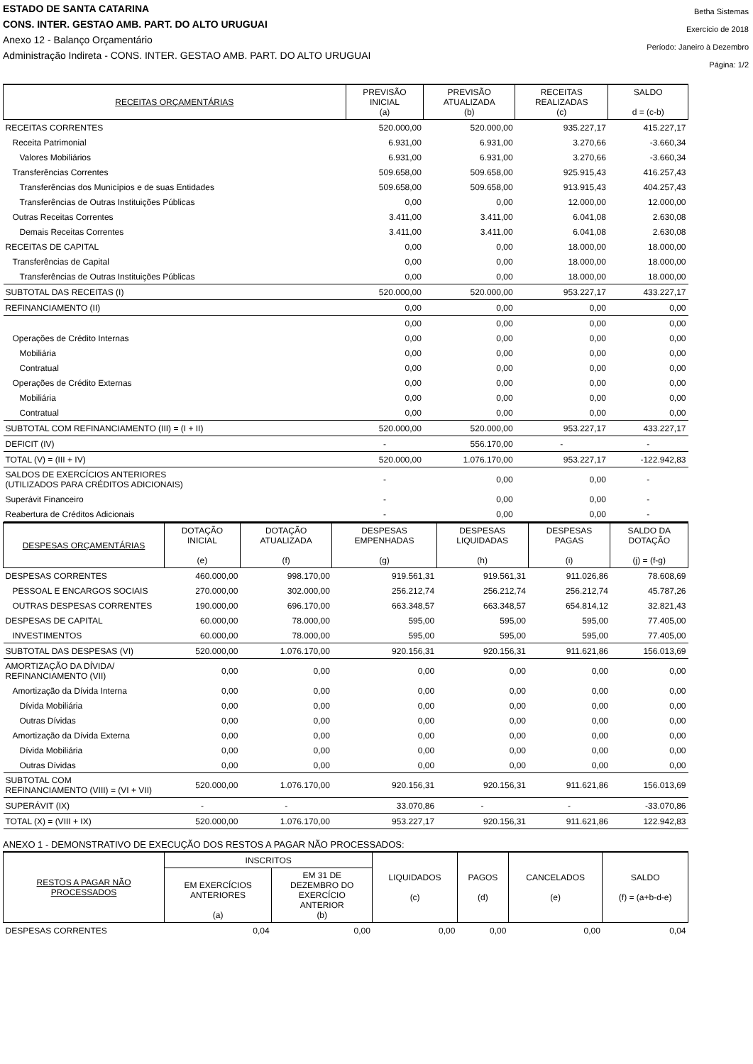ESTADO DE SANTA CATARINA
CONS. INTER. GESTAO AMB. PART. DO ALTO URUGUAI
Anexo 12 - Balanço Orçamentário
Administração Indireta - CONS. INTER. GESTAO AMB. PART. DO ALTO URUGUAI
Betha Sistemas
Exercício de 2018
Período: Janeiro à Dezembro
Página: 1/2
| RECEITAS ORÇAMENTÁRIAS | PREVISÃO INICIAL (a) | PREVISÃO ATUALIZADA (b) | RECEITAS REALIZADAS (c) | SALDO d = (c-b) |
| --- | --- | --- | --- | --- |
| RECEITAS CORRENTES | 520.000,00 | 520.000,00 | 935.227,17 | 415.227,17 |
| Receita Patrimonial | 6.931,00 | 6.931,00 | 3.270,66 | -3.660,34 |
| Valores Mobiliários | 6.931,00 | 6.931,00 | 3.270,66 | -3.660,34 |
| Transferências Correntes | 509.658,00 | 509.658,00 | 925.915,43 | 416.257,43 |
| Transferências dos Municípios e de suas Entidades | 509.658,00 | 509.658,00 | 913.915,43 | 404.257,43 |
| Transferências de Outras Instituições Públicas | 0,00 | 0,00 | 12.000,00 | 12.000,00 |
| Outras Receitas Correntes | 3.411,00 | 3.411,00 | 6.041,08 | 2.630,08 |
| Demais Receitas Correntes | 3.411,00 | 3.411,00 | 6.041,08 | 2.630,08 |
| RECEITAS DE CAPITAL | 0,00 | 0,00 | 18.000,00 | 18.000,00 |
| Transferências de Capital | 0,00 | 0,00 | 18.000,00 | 18.000,00 |
| Transferências de Outras Instituições Públicas | 0,00 | 0,00 | 18.000,00 | 18.000,00 |
| SUBTOTAL DAS RECEITAS (I) | 520.000,00 | 520.000,00 | 953.227,17 | 433.227,17 |
| REFINANCIAMENTO (II) | 0,00 | 0,00 | 0,00 | 0,00 |
| | 0,00 | 0,00 | 0,00 | 0,00 |
| Operações de Crédito Internas | 0,00 | 0,00 | 0,00 | 0,00 |
| Mobiliária | 0,00 | 0,00 | 0,00 | 0,00 |
| Contratual | 0,00 | 0,00 | 0,00 | 0,00 |
| Operações de Crédito Externas | 0,00 | 0,00 | 0,00 | 0,00 |
| Mobiliária | 0,00 | 0,00 | 0,00 | 0,00 |
| Contratual | 0,00 | 0,00 | 0,00 | 0,00 |
| SUBTOTAL COM REFINANCIAMENTO (III) = (I + II) | 520.000,00 | 520.000,00 | 953.227,17 | 433.227,17 |
| DEFICIT (IV) | - | 556.170,00 | - | - |
| TOTAL (V) = (III + IV) | 520.000,00 | 1.076.170,00 | 953.227,17 | -122.942,83 |
| SALDOS DE EXERCÍCIOS ANTERIORES (UTILIZADOS PARA CRÉDITOS ADICIONAIS) | - | 0,00 | 0,00 | - |
| Superávit Financeiro | - | 0,00 | 0,00 | - |
| Reabertura de Créditos Adicionais | - | 0,00 | 0,00 | - |
| DESPESAS ORÇAMENTÁRIAS | DOTAÇÃO INICIAL (e) | DOTAÇÃO ATUALIZADA (f) | DESPESAS EMPENHADAS (g) | DESPESAS LIQUIDADAS (h) | DESPESAS PAGAS (i) | SALDO DA DOTAÇÃO (j) = (f-g) |
| --- | --- | --- | --- | --- | --- | --- |
| DESPESAS CORRENTES | 460.000,00 | 998.170,00 | 919.561,31 | 919.561,31 | 911.026,86 | 78.608,69 |
| PESSOAL E ENCARGOS SOCIAIS | 270.000,00 | 302.000,00 | 256.212,74 | 256.212,74 | 256.212,74 | 45.787,26 |
| OUTRAS DESPESAS CORRENTES | 190.000,00 | 696.170,00 | 663.348,57 | 663.348,57 | 654.814,12 | 32.821,43 |
| DESPESAS DE CAPITAL | 60.000,00 | 78.000,00 | 595,00 | 595,00 | 595,00 | 77.405,00 |
| INVESTIMENTOS | 60.000,00 | 78.000,00 | 595,00 | 595,00 | 595,00 | 77.405,00 |
| SUBTOTAL DAS DESPESAS (VI) | 520.000,00 | 1.076.170,00 | 920.156,31 | 920.156,31 | 911.621,86 | 156.013,69 |
| AMORTIZAÇÃO DA DÍVIDA/ REFINANCIAMENTO (VII) | 0,00 | 0,00 | 0,00 | 0,00 | 0,00 | 0,00 |
| Amortização da Dívida Interna | 0,00 | 0,00 | 0,00 | 0,00 | 0,00 | 0,00 |
| Dívida Mobiliária | 0,00 | 0,00 | 0,00 | 0,00 | 0,00 | 0,00 |
| Outras Dívidas | 0,00 | 0,00 | 0,00 | 0,00 | 0,00 | 0,00 |
| Amortização da Dívida Externa | 0,00 | 0,00 | 0,00 | 0,00 | 0,00 | 0,00 |
| Dívida Mobiliária | 0,00 | 0,00 | 0,00 | 0,00 | 0,00 | 0,00 |
| Outras Dívidas | 0,00 | 0,00 | 0,00 | 0,00 | 0,00 | 0,00 |
| SUBTOTAL COM REFINANCIAMENTO (VIII) = (VI + VII) | 520.000,00 | 1.076.170,00 | 920.156,31 | 920.156,31 | 911.621,86 | 156.013,69 |
| SUPERÁVIT (IX) | - | - | 33.070,86 | - | - | -33.070,86 |
| TOTAL (X) = (VIII + IX) | 520.000,00 | 1.076.170,00 | 953.227,17 | 920.156,31 | 911.621,86 | 122.942,83 |
ANEXO 1 - DEMONSTRATIVO DE EXECUÇÃO DOS RESTOS A PAGAR NÃO PROCESSADOS:
| RESTOS A PAGAR NÃO PROCESSADOS | INSCRITOS | | LIQUIDADOS (c) | PAGOS (d) | CANCELADOS (e) | SALDO (f) = (a+b-d-e) |
| --- | --- | --- | --- | --- | --- | --- |
| | EM EXERCÍCIOS ANTERIORES (a) | EM 31 DE DEZEMBRO DO EXERCÍCIO ANTERIOR (b) | | | | |
| DESPESAS CORRENTES | 0,04 | 0,00 | 0,00 | 0,00 | 0,00 | 0,04 |